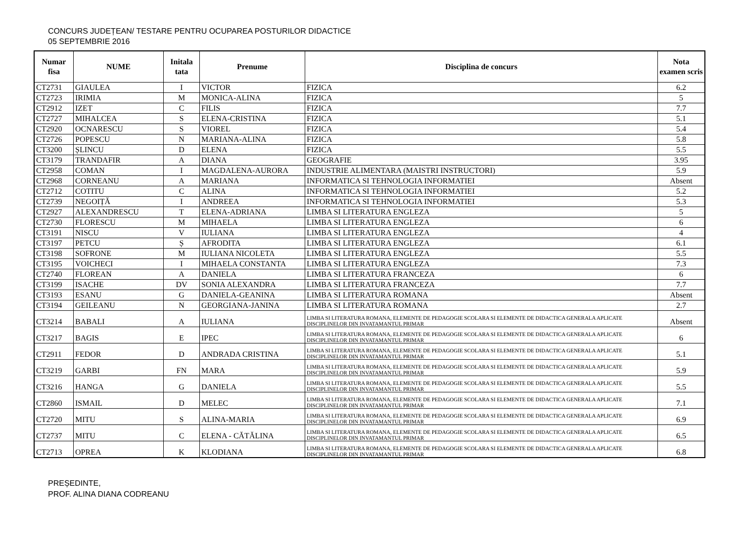CONCURS JUDEȚEAN/ TESTARE PENTRU OCUPAREA POSTURILOR DIDACTICE
05 SEPTEMBRIE 2016
| Numar fisa | NUME | Initala tata | Prenume | Disciplina de concurs | Nota examen scris |
| --- | --- | --- | --- | --- | --- |
| CT2731 | GIAULEA | I | VICTOR | FIZICA | 6.2 |
| CT2723 | IRIMIA | M | MONICA-ALINA | FIZICA | 5 |
| CT2912 | IZET | C | FILIS | FIZICA | 7.7 |
| CT2727 | MIHALCEA | S | ELENA-CRISTINA | FIZICA | 5.1 |
| CT2920 | OCNARESCU | S | VIOREL | FIZICA | 5.4 |
| CT2726 | POPESCU | N | MARIANA-ALINA | FIZICA | 5.8 |
| CT3200 | ȘLINCU | D | ELENA | FIZICA | 5.5 |
| CT3179 | TRANDAFIR | A | DIANA | GEOGRAFIE | 3.95 |
| CT2958 | COMAN | I | MAGDALENA-AURORA | INDUSTRIE ALIMENTARA (MAISTRI INSTRUCTORI) | 5.9 |
| CT2968 | CORNEANU | A | MARIANA | INFORMATICA SI TEHNOLOGIA INFORMATIEI | Absent |
| CT2712 | COTITU | C | ALINA | INFORMATICA SI TEHNOLOGIA INFORMATIEI | 5.2 |
| CT2739 | NEGOIȚĂ | I | ANDREEA | INFORMATICA SI TEHNOLOGIA INFORMATIEI | 5.3 |
| CT2927 | ALEXANDRESCU | T | ELENA-ADRIANA | LIMBA SI LITERATURA ENGLEZA | 5 |
| CT2730 | FLORESCU | M | MIHAELA | LIMBA SI LITERATURA ENGLEZA | 6 |
| CT3191 | NISCU | V | IULIANA | LIMBA SI LITERATURA ENGLEZA | 4 |
| CT3197 | PETCU | Ș | AFRODITA | LIMBA SI LITERATURA ENGLEZA | 6.1 |
| CT3198 | SOFRONE | M | IULIANA NICOLETA | LIMBA SI LITERATURA ENGLEZA | 5.5 |
| CT3195 | VOICHECI | I | MIHAELA CONSTANTA | LIMBA SI LITERATURA ENGLEZA | 7.3 |
| CT2740 | FLOREAN | A | DANIELA | LIMBA SI LITERATURA FRANCEZA | 6 |
| CT3199 | ISACHE | DV | SONIA ALEXANDRA | LIMBA SI LITERATURA FRANCEZA | 7.7 |
| CT3193 | ESANU | G | DANIELA-GEANINA | LIMBA SI LITERATURA ROMANA | Absent |
| CT3194 | GEILEANU | N | GEORGIANA-JANINA | LIMBA SI LITERATURA ROMANA | 2.7 |
| CT3214 | BABALI | A | IULIANA | LIMBA SI LITERATURA ROMANA, ELEMENTE DE PEDAGOGIE SCOLARA SI ELEMENTE DE DIDACTICA GENERALA APLICATE DISCIPLINELOR DIN INVATAMANTUL PRIMAR | Absent |
| CT3217 | BAGIS | E | IPEC | LIMBA SI LITERATURA ROMANA, ELEMENTE DE PEDAGOGIE SCOLARA SI ELEMENTE DE DIDACTICA GENERALA APLICATE DISCIPLINELOR DIN INVATAMANTUL PRIMAR | 6 |
| CT2911 | FEDOR | D | ANDRADA CRISTINA | LIMBA SI LITERATURA ROMANA, ELEMENTE DE PEDAGOGIE SCOLARA SI ELEMENTE DE DIDACTICA GENERALA APLICATE DISCIPLINELOR DIN INVATAMANTUL PRIMAR | 5.1 |
| CT3219 | GARBI | FN | MARA | LIMBA SI LITERATURA ROMANA, ELEMENTE DE PEDAGOGIE SCOLARA SI ELEMENTE DE DIDACTICA GENERALA APLICATE DISCIPLINELOR DIN INVATAMANTUL PRIMAR | 5.9 |
| CT3216 | HANGA | G | DANIELA | LIMBA SI LITERATURA ROMANA, ELEMENTE DE PEDAGOGIE SCOLARA SI ELEMENTE DE DIDACTICA GENERALA APLICATE DISCIPLINELOR DIN INVATAMANTUL PRIMAR | 5.5 |
| CT2860 | ISMAIL | D | MELEC | LIMBA SI LITERATURA ROMANA, ELEMENTE DE PEDAGOGIE SCOLARA SI ELEMENTE DE DIDACTICA GENERALA APLICATE DISCIPLINELOR DIN INVATAMANTUL PRIMAR | 7.1 |
| CT2720 | MITU | S | ALINA-MARIA | LIMBA SI LITERATURA ROMANA, ELEMENTE DE PEDAGOGIE SCOLARA SI ELEMENTE DE DIDACTICA GENERALA APLICATE DISCIPLINELOR DIN INVATAMANTUL PRIMAR | 6.9 |
| CT2737 | MITU | C | ELENA - CĂTĂLINA | LIMBA SI LITERATURA ROMANA, ELEMENTE DE PEDAGOGIE SCOLARA SI ELEMENTE DE DIDACTICA GENERALA APLICATE DISCIPLINELOR DIN INVATAMANTUL PRIMAR | 6.5 |
| CT2713 | OPREA | K | KLODIANA | LIMBA SI LITERATURA ROMANA, ELEMENTE DE PEDAGOGIE SCOLARA SI ELEMENTE DE DIDACTICA GENERALA APLICATE DISCIPLINELOR DIN INVATAMANTUL PRIMAR | 6.8 |
PREȘEDINTE,
PROF. ALINA DIANA CODREANU